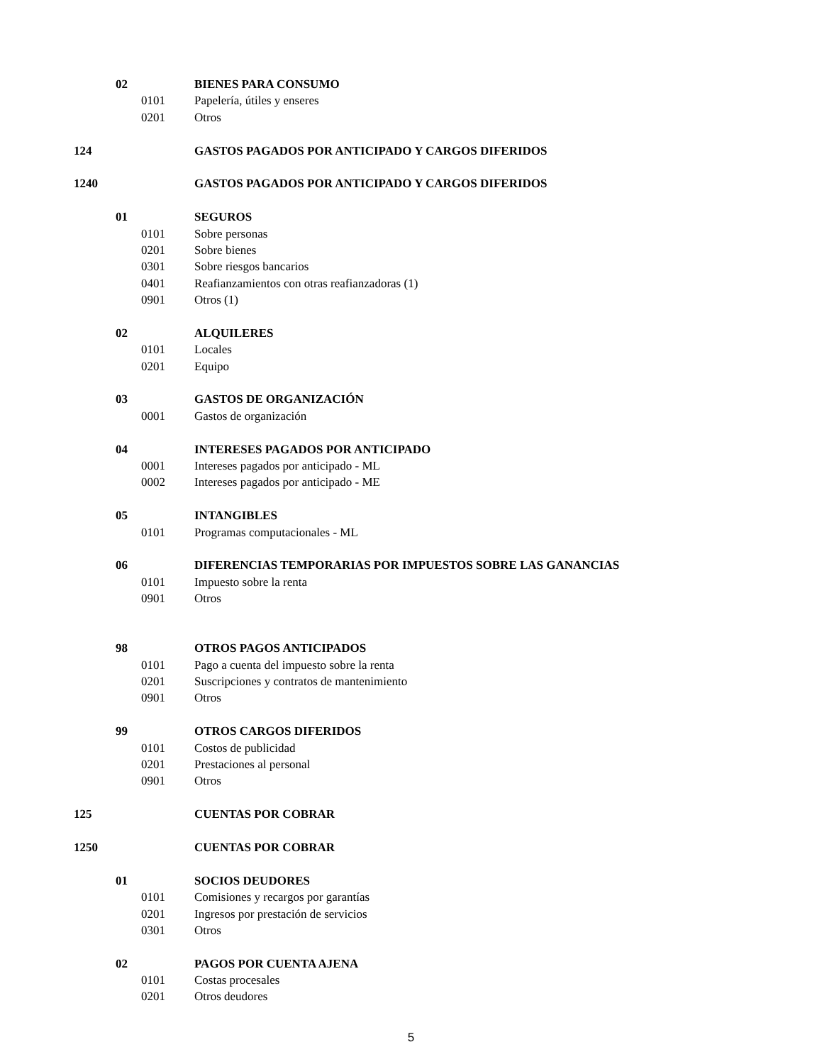02 BIENES PARA CONSUMO
0101 Papelería, útiles y enseres
0201 Otros
124 GASTOS PAGADOS POR ANTICIPADO Y CARGOS DIFERIDOS
1240 GASTOS PAGADOS POR ANTICIPADO Y CARGOS DIFERIDOS
01 SEGUROS
0101 Sobre personas
0201 Sobre bienes
0301 Sobre riesgos bancarios
0401 Reafianzamientos con otras reafianzadoras (1)
0901 Otros (1)
02 ALQUILERES
0101 Locales
0201 Equipo
03 GASTOS DE ORGANIZACIÓN
0001 Gastos de organización
04 INTERESES PAGADOS POR ANTICIPADO
0001 Intereses pagados por anticipado - ML
0002 Intereses pagados por anticipado - ME
05 INTANGIBLES
0101 Programas computacionales - ML
06 DIFERENCIAS TEMPORARIAS POR IMPUESTOS SOBRE LAS GANANCIAS
0101 Impuesto sobre la renta
0901 Otros
98 OTROS PAGOS ANTICIPADOS
0101 Pago a cuenta del impuesto sobre la renta
0201 Suscripciones y contratos de mantenimiento
0901 Otros
99 OTROS CARGOS DIFERIDOS
0101 Costos de publicidad
0201 Prestaciones al personal
0901 Otros
125 CUENTAS POR COBRAR
1250 CUENTAS POR COBRAR
01 SOCIOS DEUDORES
0101 Comisiones y recargos por garantías
0201 Ingresos por prestación de servicios
0301 Otros
02 PAGOS POR CUENTA AJENA
0101 Costas procesales
0201 Otros deudores
5